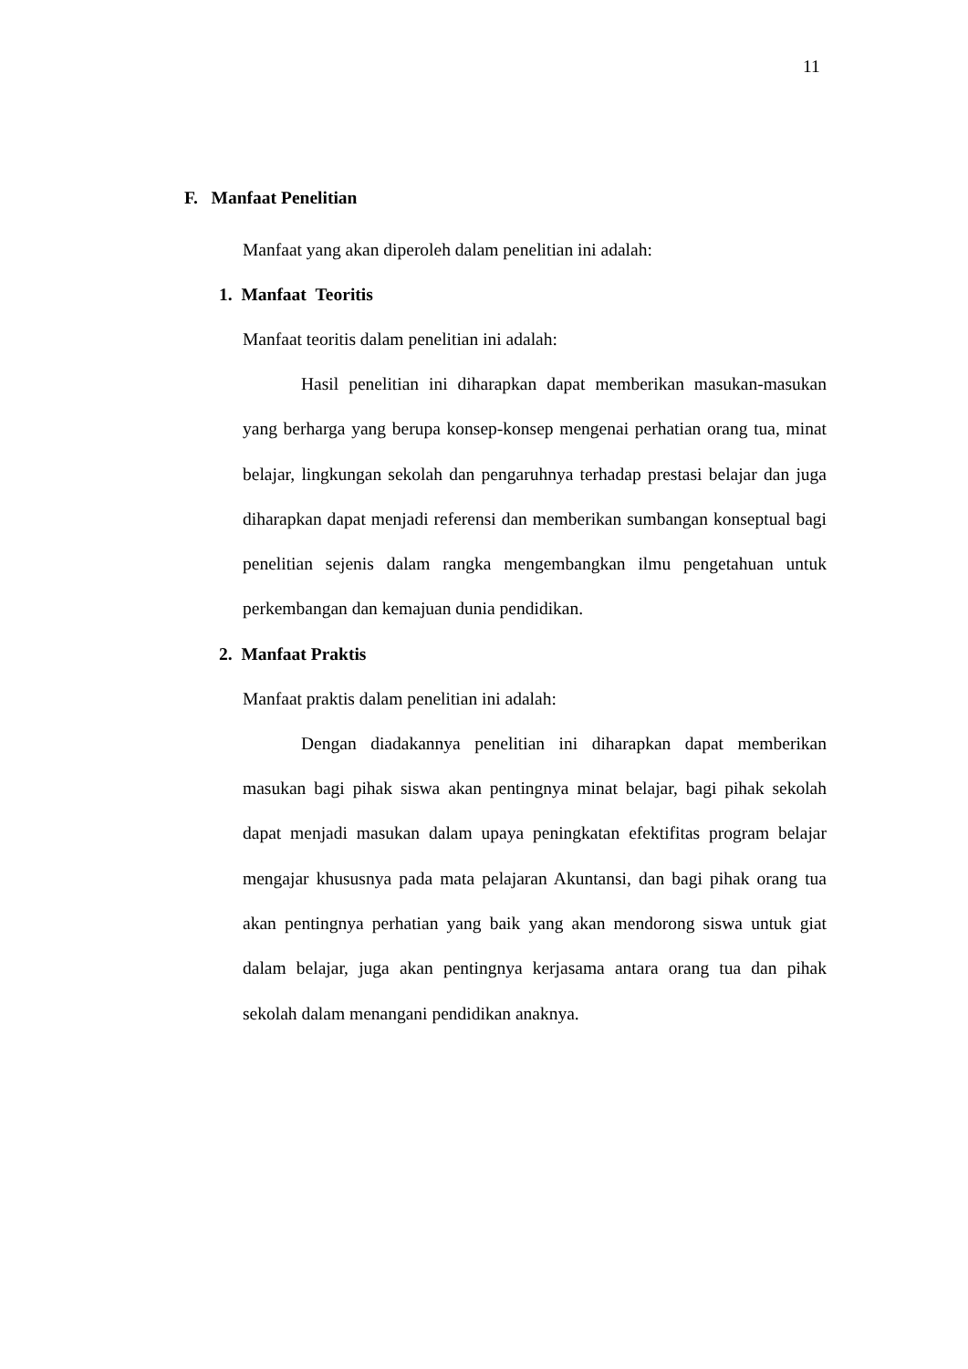11
F. Manfaat Penelitian
Manfaat yang akan diperoleh dalam penelitian ini adalah:
1. Manfaat Teoritis
Manfaat teoritis dalam penelitian ini adalah:
Hasil penelitian ini diharapkan dapat memberikan masukan-masukan yang berharga yang berupa konsep-konsep mengenai perhatian orang tua, minat belajar, lingkungan sekolah dan pengaruhnya terhadap prestasi belajar dan juga diharapkan dapat menjadi referensi dan memberikan sumbangan konseptual bagi penelitian sejenis dalam rangka mengembangkan ilmu pengetahuan untuk perkembangan dan kemajuan dunia pendidikan.
2. Manfaat Praktis
Manfaat praktis dalam penelitian ini adalah:
Dengan diadakannya penelitian ini diharapkan dapat memberikan masukan bagi pihak siswa akan pentingnya minat belajar, bagi pihak sekolah dapat menjadi masukan dalam upaya peningkatan efektifitas program belajar mengajar khususnya pada mata pelajaran Akuntansi, dan bagi pihak orang tua akan pentingnya perhatian yang baik yang akan mendorong siswa untuk giat dalam belajar, juga akan pentingnya kerjasama antara orang tua dan pihak sekolah dalam menangani pendidikan anaknya.